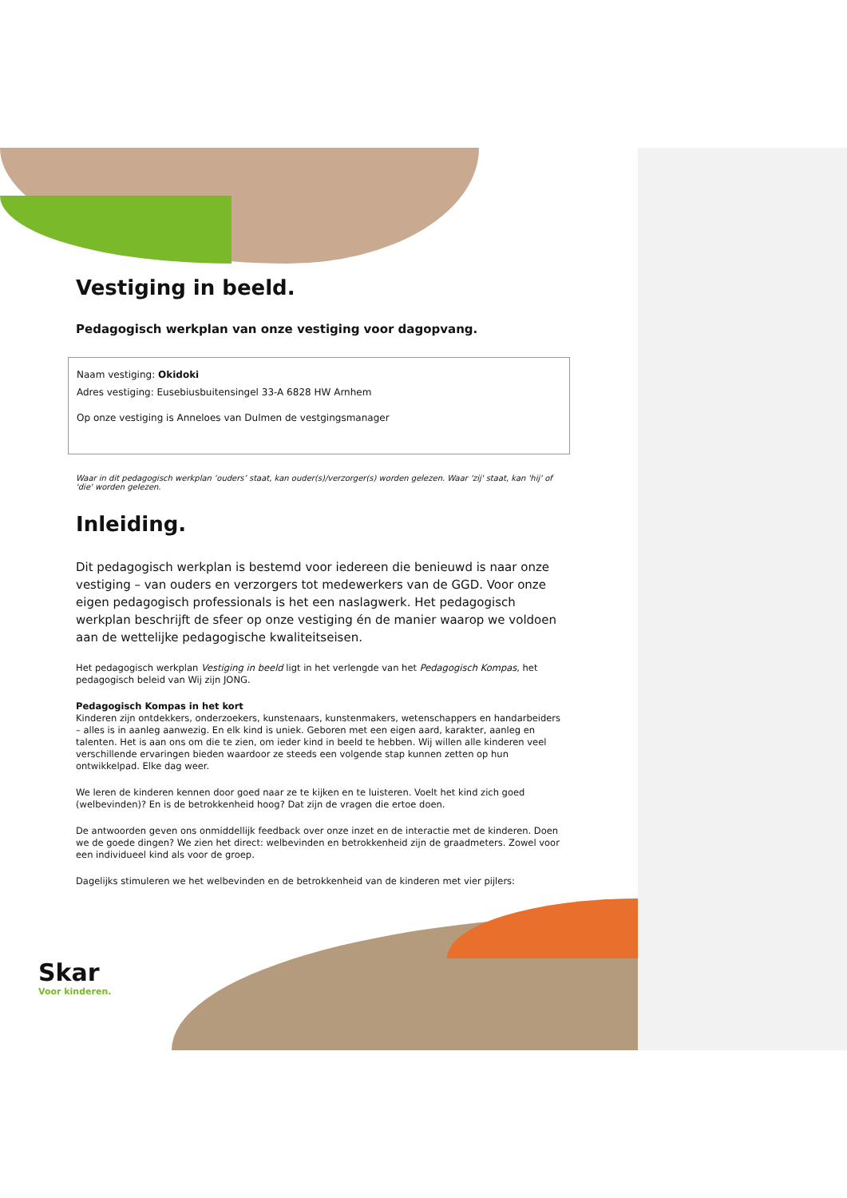Vestiging in beeld.
Pedagogisch werkplan van onze vestiging voor dagopvang.
Naam vestiging: Okidoki
Adres vestiging: Eusebiusbuitensingel 33-A 6828 HW Arnhem
Op onze vestiging is Anneloes van Dulmen de vestgingsmanager
Waar in dit pedagogisch werkplan ‘ouders’ staat, kan ouder(s)/verzorger(s) worden gelezen. Waar 'zij' staat, kan 'hij' of 'die' worden gelezen.
Inleiding.
Dit pedagogisch werkplan is bestemd voor iedereen die benieuwd is naar onze vestiging – van ouders en verzorgers tot medewerkers van de GGD. Voor onze eigen pedagogisch professionals is het een naslagwerk. Het pedagogisch werkplan beschrijft de sfeer op onze vestiging én de manier waarop we voldoen aan de wettelijke pedagogische kwaliteitseisen.
Het pedagogisch werkplan Vestiging in beeld ligt in het verlengde van het Pedagogisch Kompas, het pedagogisch beleid van Wij zijn JONG.
Pedagogisch Kompas in het kort
Kinderen zijn ontdekkers, onderzoekers, kunstenaars, kunstenmakers, wetenschappers en handarbeiders – alles is in aanleg aanwezig. En elk kind is uniek. Geboren met een eigen aard, karakter, aanleg en talenten. Het is aan ons om die te zien, om ieder kind in beeld te hebben. Wij willen alle kinderen veel verschillende ervaringen bieden waardoor ze steeds een volgende stap kunnen zetten op hun ontwikkelpad. Elke dag weer.
We leren de kinderen kennen door goed naar ze te kijken en te luisteren. Voelt het kind zich goed (welbevinden)? En is de betrokkenheid hoog? Dat zijn de vragen die ertoe doen.
De antwoorden geven ons onmiddellijk feedback over onze inzet en de interactie met de kinderen. Doen we de goede dingen? We zien het direct: welbevinden en betrokkenheid zijn de graadmeters. Zowel voor een individueel kind als voor de groep.
Dagelijks stimuleren we het welbevinden en de betrokkenheid van de kinderen met vier pijlers:
Skar
Voor kinderen.